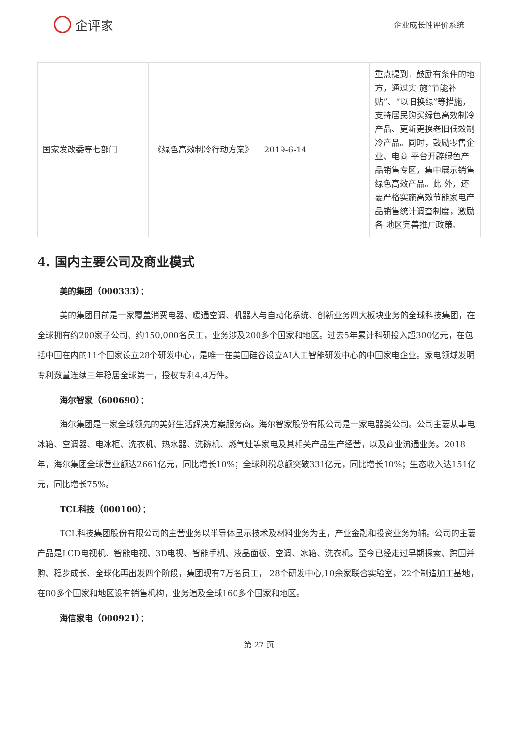企评家
企业成长性评价系统
| 国家发改委等七部门 | 《绿色高效制冷行动方案》 | 2019-6-14 | 重点提到，鼓励有条件的地方，通过实 施“节能补贴”、“以旧换绿”等措施，支持居民购买绿色高效制冷 产品、更新更换老旧低效制冷产品。同时，鼓励零售企业、电商 平台开辟绿色产品销售专区，集中展示销售绿色高效产品。此 外，还要严格实施高效节能家电产品销售统计调查制度，激励各 地区完善推广政策。 |
4. 国内主要公司及商业模式
美的集团（000333）：
美的集团目前是一家覆盖消费电器、暖通空调、机器人与自动化系统、创新业务四大板块业务的全球科技集团，在全球拥有约200家子公司、约150,000名员工，业务涉及200多个国家和地区。过去5年累计科研投入超300亿元，在包括中国在内的11个国家设立28个研发中心，是唯一在美国硅谷设立AI人工智能研发中心的中国家电企业。家电领域发明专利数量连续三年稳居全球第一，授权专利4.4万件。
海尔智家（600690）：
海尔集团是一家全球领先的美好生活解决方案服务商。海尔智家股份有限公司是一家电器类公司。公司主要从事电冰箱、空调器、电冰柜、洗衣机、热水器、洗碗机、燃气灶等家电及其相关产品生产经营，以及商业流通业务。2018年，海尔集团全球营业额达2661亿元，同比增长10%；全球利税总额突破331亿元，同比增长10%；生态收入达151亿元，同比增长75%。
TCL科技（000100）：
TCL科技集团股份有限公司的主营业务以半导体显示技术及材料业务为主，产业金融和投资业务为辅。公司的主要产品是LCD电视机、智能电视、3D电视、智能手机、液晶面板、空调、冰箱、洗衣机。至今已经走过早期探索、跨国并购、稳步成长、全球化再出发四个阶段，集团现有7万名员工， 28个研发中心,10余家联合实验室，22个制造加工基地，在80多个国家和地区设有销售机构，业务遍及全球160多个国家和地区。
海信家电（000921）：
第 27 页